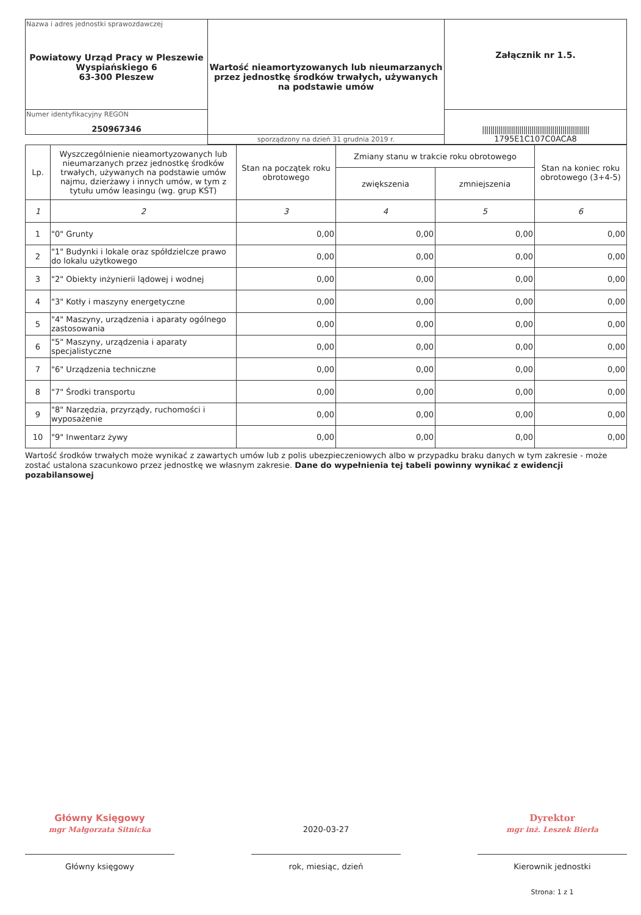| Nazwa i adres jednostki sprawozdawczej Powiatowy Urząd Pracy w Pleszewie Wyspiańskiego 6 63-300 Pleszew | Wartość nieamortyzowanych lub nieumarzanych przez jednostkę środków trwałych, używanych na podstawie umów | Załącznik nr 1.5. |
| Numer identyfikacyjny REGON 250967346 | | //////////////////////////////////////////////////// 1795E1C107C0ACA8 |
| | sporządzony na dzień 31 grudnia 2019 r. | |
| Lp. | Wyszczególnienie nieamortyzowanych lub nieumarzanych przez jednostkę środków trwałych, używanych na podstawie umów najmu, dzierżawy i innych umów, w tym z tytułu umów leasingu (wg. grup KŚT) | Stan na początek roku obrotowego | Zmiany stanu w trakcie roku obrotowego | | Stan na koniec roku obrotowego (3+4-5) |
| --- | --- | --- | --- | --- | --- |
| | | | zwiększenia | zmniejszenia | |
| 1 | 2 | 3 | 4 | 5 | 6 |
| 1 | "0" Grunty | 0,00 | 0,00 | 0,00 | 0,00 |
| 2 | "1" Budynki i lokale oraz spółdzielcze prawo do lokalu użytkowego | 0,00 | 0,00 | 0,00 | 0,00 |
| 3 | "2" Obiekty inżynierii lądowej i wodnej | 0,00 | 0,00 | 0,00 | 0,00 |
| 4 | "3" Kotły i maszyny energetyczne | 0,00 | 0,00 | 0,00 | 0,00 |
| 5 | "4" Maszyny, urządzenia i aparaty ogólnego zastosowania | 0,00 | 0,00 | 0,00 | 0,00 |
| 6 | "5" Maszyny, urządzenia i aparaty specjalistyczne | 0,00 | 0,00 | 0,00 | 0,00 |
| 7 | "6" Urządzenia techniczne | 0,00 | 0,00 | 0,00 | 0,00 |
| 8 | "7" Środki transportu | 0,00 | 0,00 | 0,00 | 0,00 |
| 9 | "8" Narzędzia, przyrządy, ruchomości i wyposażenie | 0,00 | 0,00 | 0,00 | 0,00 |
| 10 | "9" Inwentarz żywy | 0,00 | 0,00 | 0,00 | 0,00 |
Wartość środków trwałych może wynikać z zawartych umów lub z polis ubezpieczeniowych albo w przypadku braku danych w tym zakresie - może zostać ustalona szacunkowo przez jednostkę we własnym zakresie. Dane do wypełnienia tej tabeli powinny wynikać z ewidencji pozabilansowej
Główny Księgowy
mgr Małgorzata Sitnicka
Główny księgowy
2020-03-27
rok, miesiąc, dzień
Dyrektor
mgr inż. Leszek Bierła
Kierownik jednostki
Strona: 1 z 1